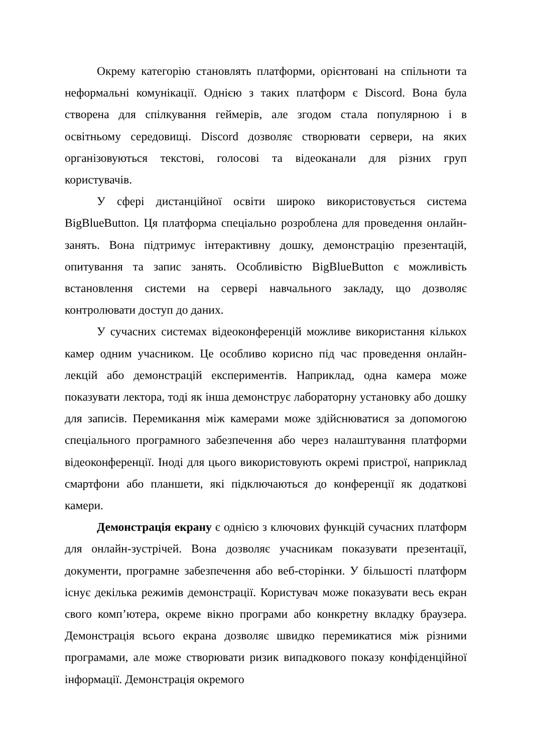Окрему категорію становлять платформи, орієнтовані на спільноти та неформальні комунікації. Однією з таких платформ є Discord. Вона була створена для спілкування геймерів, але згодом стала популярною і в освітньому середовищі. Discord дозволяє створювати сервери, на яких організовуються текстові, голосові та відеоканали для різних груп користувачів.
У сфері дистанційної освіти широко використовується система BigBlueButton. Ця платформа спеціально розроблена для проведення онлайн-занять. Вона підтримує інтерактивну дошку, демонстрацію презентацій, опитування та запис занять. Особливістю BigBlueButton є можливість встановлення системи на сервері навчального закладу, що дозволяє контролювати доступ до даних.
У сучасних системах відеоконференцій можливе використання кількох камер одним учасником. Це особливо корисно під час проведення онлайн-лекцій або демонстрацій експериментів. Наприклад, одна камера може показувати лектора, тоді як інша демонструє лабораторну установку або дошку для записів. Перемикання між камерами може здійснюватися за допомогою спеціального програмного забезпечення або через налаштування платформи відеоконференції. Іноді для цього використовують окремі пристрої, наприклад смартфони або планшети, які підключаються до конференції як додаткові камери.
Демонстрація екрану є однією з ключових функцій сучасних платформ для онлайн-зустрічей. Вона дозволяє учасникам показувати презентації, документи, програмне забезпечення або веб-сторінки. У більшості платформ існує декілька режимів демонстрації. Користувач може показувати весь екран свого комп’ютера, окреме вікно програми або конкретну вкладку браузера. Демонстрація всього екрана дозволяє швидко перемикатися між різними програмами, але може створювати ризик випадкового показу конфіденційної інформації. Демонстрація окремого